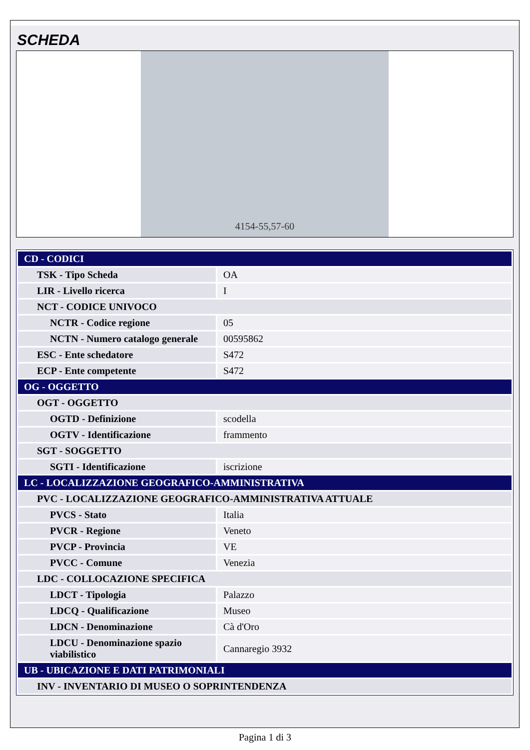SCHEDA
4154-55,57-60
| CD - CODICI | |
| TSK - Tipo Scheda | OA |
| LIR - Livello ricerca | I |
| NCT - CODICE UNIVOCO | |
| NCTR - Codice regione | 05 |
| NCTN - Numero catalogo generale | 00595862 |
| ESC - Ente schedatore | S472 |
| ECP - Ente competente | S472 |
| OG - OGGETTO | |
| OGT - OGGETTO | |
| OGTD - Definizione | scodella |
| OGTV - Identificazione | frammento |
| SGT - SOGGETTO | |
| SGTI - Identificazione | iscrizione |
| LC - LOCALIZZAZIONE GEOGRAFICO-AMMINISTRATIVA | |
| PVC - LOCALIZZAZIONE GEOGRAFICO-AMMINISTRATIVA ATTUALE | |
| PVCS - Stato | Italia |
| PVCR - Regione | Veneto |
| PVCP - Provincia | VE |
| PVCC - Comune | Venezia |
| LDC - COLLOCAZIONE SPECIFICA | |
| LDCT - Tipologia | Palazzo |
| LDCQ - Qualificazione | Museo |
| LDCN - Denominazione | Cà d'Oro |
| LDCU - Denominazione spazio viabilistico | Cannaregio 3932 |
| UB - UBICAZIONE E DATI PATRIMONIALI | |
| INV - INVENTARIO DI MUSEO O SOPRINTENDENZA | |
Pagina 1 di 3